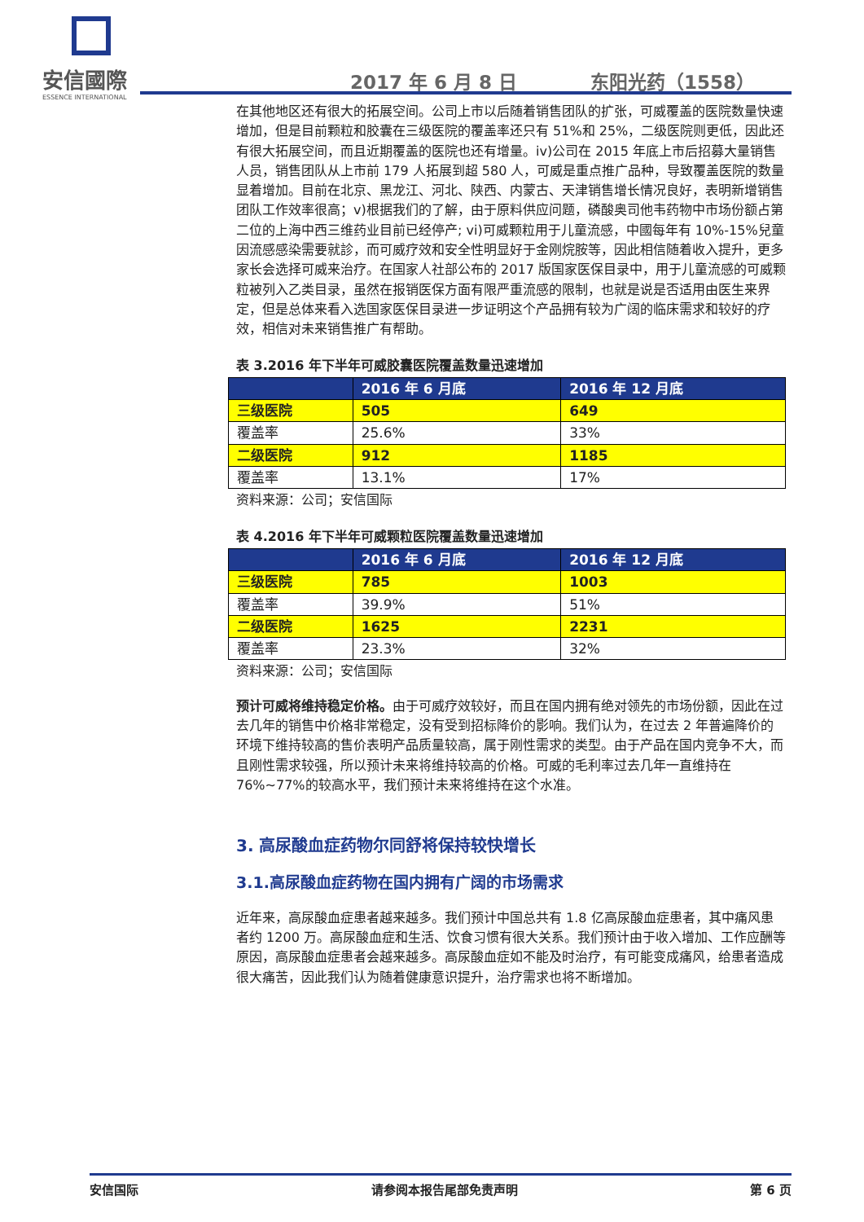安信國際
ESSENCE INTERNATIONAL
2017 年 6 月 8 日 东阳光药（1558）
在其他地区还有很大的拓展空间。公司上市以后随着销售团队的扩张，可威覆盖的医院数量快速增加，但是目前颗粒和胶囊在三级医院的覆盖率还只有 51%和 25%，二级医院则更低，因此还有很大拓展空间，而且近期覆盖的医院也还有增量。iv)公司在 2015 年底上市后招募大量销售人员，销售团队从上市前 179 人拓展到超 580 人，可威是重点推广品种，导致覆盖医院的数量显着增加。目前在北京、黑龙江、河北、陕西、内蒙古、天津销售增长情况良好，表明新增销售团队工作效率很高；v)根据我们的了解，由于原料供应问题，磷酸奥司他韦药物中市场份额占第二位的上海中西三维药业目前已经停产; vi)可威颗粒用于儿童流感，中國每年有 10%-15%兒童因流感感染需要就診，而可威疗效和安全性明显好于金刚烷胺等，因此相信随着收入提升，更多家长会选择可威来治疗。在国家人社部公布的 2017 版国家医保目录中，用于儿童流感的可威颗粒被列入乙类目录，虽然在报销医保方面有限严重流感的限制，也就是说是否适用由医生来界定，但是总体来看入选国家医保目录进一步证明这个产品拥有较为广阔的临床需求和较好的疗效，相信对未来销售推广有帮助。
表 3.2016 年下半年可威胶囊医院覆盖数量迅速增加
| | 2016 年 6 月底 | 2016 年 12 月底 |
| --- | --- | --- |
| 三级医院 | 505 | 649 |
| 覆盖率 | 25.6% | 33% |
| 二级医院 | 912 | 1185 |
| 覆盖率 | 13.1% | 17% |
资料来源：公司；安信国际
表 4.2016 年下半年可威颗粒医院覆盖数量迅速增加
| | 2016 年 6 月底 | 2016 年 12 月底 |
| --- | --- | --- |
| 三级医院 | 785 | 1003 |
| 覆盖率 | 39.9% | 51% |
| 二级医院 | 1625 | 2231 |
| 覆盖率 | 23.3% | 32% |
资料来源：公司；安信国际
预计可威将维持稳定价格。由于可威疗效较好，而且在国内拥有绝对领先的市场份额，因此在过去几年的销售中价格非常稳定，没有受到招标降价的影响。我们认为，在过去 2 年普遍降价的环境下维持较高的售价表明产品质量较高，属于刚性需求的类型。由于产品在国内竞争不大，而且刚性需求较强，所以预计未来将维持较高的价格。可威的毛利率过去几年一直维持在 76%~77%的较高水平，我们预计未来将维持在这个水准。
3. 高尿酸血症药物尔同舒将保持较快增长
3.1.高尿酸血症药物在国内拥有广阔的市场需求
近年来，高尿酸血症患者越来越多。我们预计中国总共有 1.8 亿高尿酸血症患者，其中痛风患者约 1200 万。高尿酸血症和生活、饮食习惯有很大关系。我们预计由于收入增加、工作应酬等原因，高尿酸血症患者会越来越多。高尿酸血症如不能及时治疗，有可能变成痛风，给患者造成很大痛苦，因此我们认为随着健康意识提升，治疗需求也将不断增加。
安信国际 请参阅本报告尾部免责声明 第 6 页